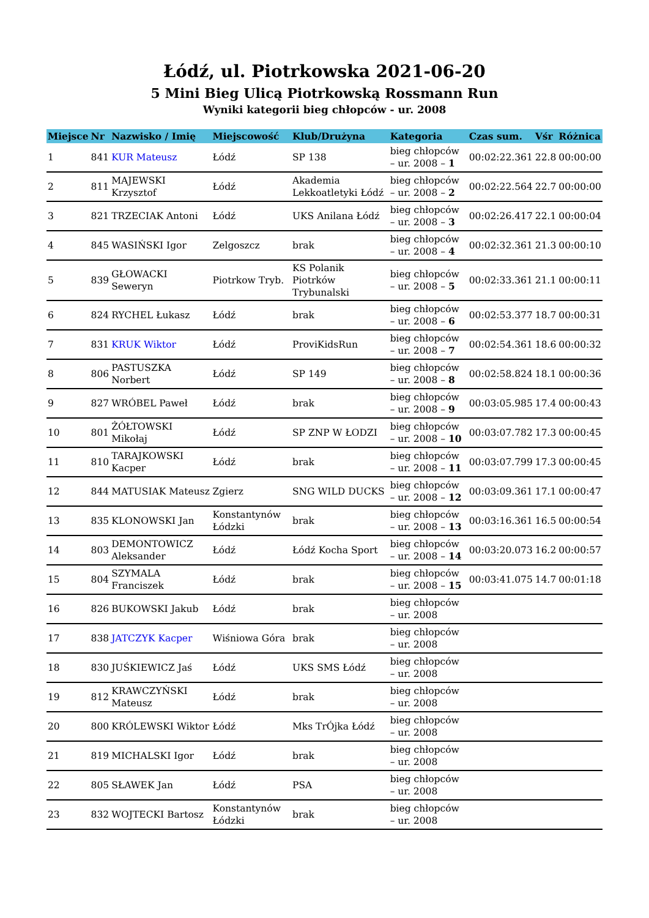Łódź, ul. Piotrkowska 2021-06-20
5 Mini Bieg Ulicą Piotrkowską Rossmann Run
Wyniki kategorii bieg chłopców - ur. 2008
| Miejsce | Nr | Nazwisko / Imię | Miejscowość | Klub/Drużyna | Kategoria | Czas sum. | Vśr | Różnica |
| --- | --- | --- | --- | --- | --- | --- | --- | --- |
| 1 | 841 | KUR Mateusz | Łódź | SP 138 | bieg chłopców – ur. 2008 – 1 | 00:02:22.361 | 22.8 | 00:00:00 |
| 2 | 811 | MAJEWSKI Krzysztof | Łódź | Akademia Lekkoatletyki Łódź | bieg chłopców – ur. 2008 – 2 | 00:02:22.564 | 22.7 | 00:00:00 |
| 3 | 821 | TRZECIAK Antoni | Łódź | UKS Anilana Łódź | bieg chłopców – ur. 2008 – 3 | 00:02:26.417 | 22.1 | 00:00:04 |
| 4 | 845 | WASIŃSKI Igor | Zelgoszcz | brak | bieg chłopców – ur. 2008 – 4 | 00:02:32.361 | 21.3 | 00:00:10 |
| 5 | 839 | GŁOWACKI Seweryn | Piotrkow Tryb. | KS Polanik Piotrków Trybunalski | bieg chłopców – ur. 2008 – 5 | 00:02:33.361 | 21.1 | 00:00:11 |
| 6 | 824 | RYCHEL Łukasz | Łódź | brak | bieg chłopców – ur. 2008 – 6 | 00:02:53.377 | 18.7 | 00:00:31 |
| 7 | 831 | KRUK Wiktor | Łódź | ProviKidsRun | bieg chłopców – ur. 2008 – 7 | 00:02:54.361 | 18.6 | 00:00:32 |
| 8 | 806 | PASTUSZKA Norbert | Łódź | SP 149 | bieg chłopców – ur. 2008 – 8 | 00:02:58.824 | 18.1 | 00:00:36 |
| 9 | 827 | WRÓBEL Paweł | Łódź | brak | bieg chłopców – ur. 2008 – 9 | 00:03:05.985 | 17.4 | 00:00:43 |
| 10 | 801 | ŻÓŁTOWSKI Mikołaj | Łódź | SP ZNP W ŁODZI | bieg chłopców – ur. 2008 – 10 | 00:03:07.782 | 17.3 | 00:00:45 |
| 11 | 810 | TARAJKOWSKI Kacper | Łódź | brak | bieg chłopców – ur. 2008 – 11 | 00:03:07.799 | 17.3 | 00:00:45 |
| 12 | 844 | MATUSIAK Mateusz | Zgierz | SNG WILD DUCKS | bieg chłopców – ur. 2008 – 12 | 00:03:09.361 | 17.1 | 00:00:47 |
| 13 | 835 | KLONOWSKI Jan | Konstantynów Łódzki | brak | bieg chłopców – ur. 2008 – 13 | 00:03:16.361 | 16.5 | 00:00:54 |
| 14 | 803 | DEMONTOWICZ Aleksander | Łódź | Łódź Kocha Sport | bieg chłopców – ur. 2008 – 14 | 00:03:20.073 | 16.2 | 00:00:57 |
| 15 | 804 | SZYMALA Franciszek | Łódź | brak | bieg chłopców – ur. 2008 – 15 | 00:03:41.075 | 14.7 | 00:01:18 |
| 16 | 826 | BUKOWSKI Jakub | Łódź | brak | bieg chłopców – ur. 2008 | | | |
| 17 | 838 | JATCZYK Kacper | Wiśniowa Góra | brak | bieg chłopców – ur. 2008 | | | |
| 18 | 830 | JUŚKIEWICZ Jaś | Łódź | UKS SMS Łódź | bieg chłopców – ur. 2008 | | | |
| 19 | 812 | KRAWCZYŃSKI Mateusz | Łódź | brak | bieg chłopców – ur. 2008 | | | |
| 20 | 800 | KRÓLEWSKI Wiktor | Łódź | Mks TrÓjka Łódź | bieg chłopców – ur. 2008 | | | |
| 21 | 819 | MICHALSKI Igor | Łódź | brak | bieg chłopców – ur. 2008 | | | |
| 22 | 805 | SŁAWEK Jan | Łódź | PSA | bieg chłopców – ur. 2008 | | | |
| 23 | 832 | WOJTECKI Bartosz | Konstantynów Łódzki | brak | bieg chłopców – ur. 2008 | | | |